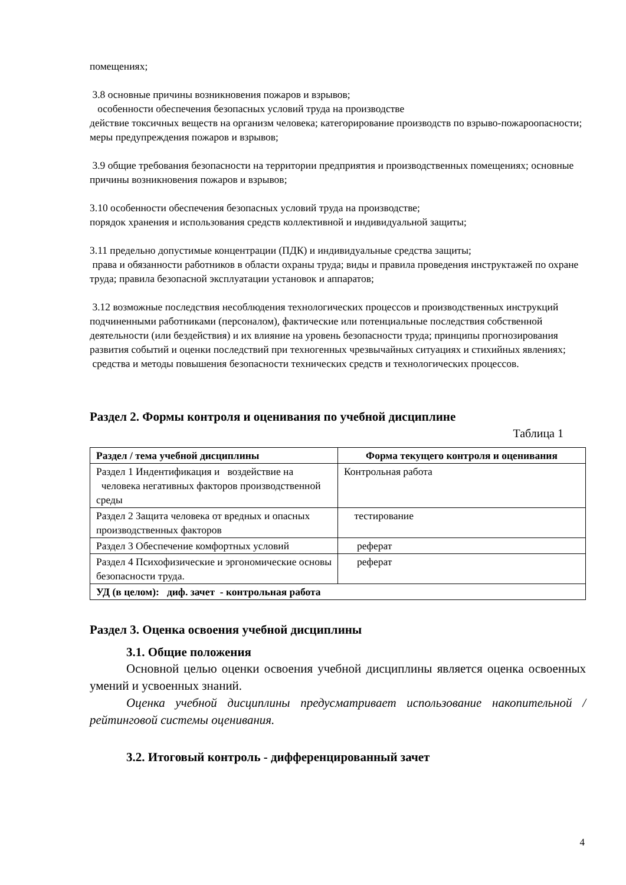помещениях;
3.8 основные причины возникновения пожаров и взрывов;
особенности обеспечения безопасных условий труда на производстве
действие токсичных веществ на организм человека; категорирование производств по взрыво-пожароопасности; меры предупреждения пожаров и взрывов;
3.9 общие требования безопасности на территории предприятия и производственных помещениях; основные причины возникновения пожаров и взрывов;
3.10 особенности обеспечения безопасных условий труда на производстве;
порядок хранения и использования средств коллективной и индивидуальной защиты;
3.11 предельно допустимые концентрации (ПДК) и индивидуальные средства защиты;
права и обязанности работников в области охраны труда; виды и правила проведения инструктажей по охране труда; правила безопасной эксплуатации установок и аппаратов;
3.12 возможные последствия несоблюдения технологических процессов и производственных инструкций подчиненными работниками (персоналом), фактические или потенциальные последствия собственной деятельности (или бездействия) и их влияние на уровень безопасности труда; принципы прогнозирования развития событий и оценки последствий при техногенных чрезвычайных ситуациях и стихийных явлениях;
средства и методы повышения безопасности технических средств и технологических процессов.
Раздел 2. Формы контроля и оценивания по учебной дисциплине
Таблица 1
| Раздел / тема учебной дисциплины | Форма текущего контроля и оценивания |
| --- | --- |
| Раздел 1 Индентификация и воздействие на человека негативных факторов производственной среды | Контрольная работа |
| Раздел 2 Защита человека от вредных и опасных производственных факторов | тестирование |
| Раздел 3 Обеспечение комфортных условий | реферат |
| Раздел 4 Психофизические и эргономические основы безопасности труда. | реферат |
| УД (в целом): диф. зачет - контрольная работа | |
Раздел 3. Оценка освоения учебной дисциплины
3.1. Общие положения
Основной целью оценки освоения учебной дисциплины является оценка освоенных умений и усвоенных знаний.
Оценка учебной дисциплины предусматривает использование накопительной / рейтинговой системы оценивания.
3.2. Итоговый контроль - дифференцированный зачет
4